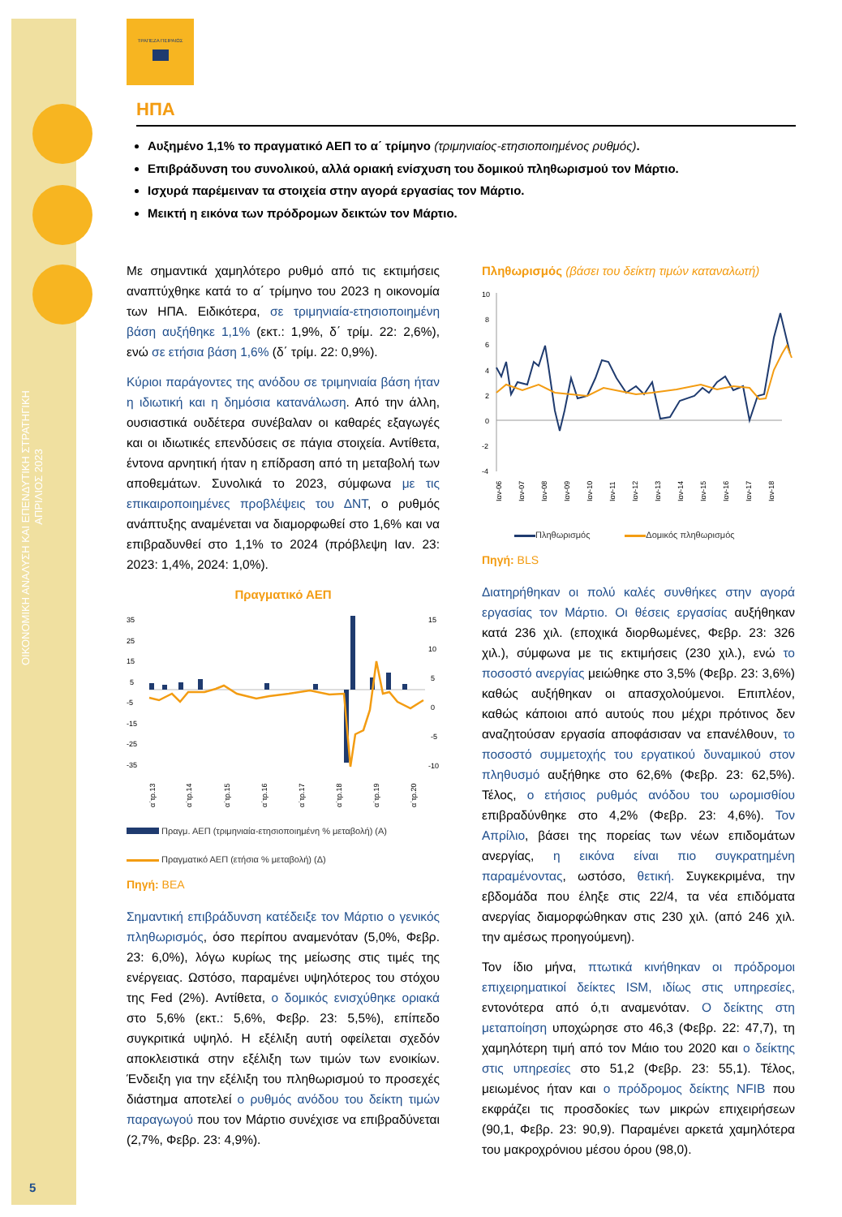ΟΙΚΟΝΟΜΙΚΗ ΑΝΑΛΥΣΗ ΚΑΙ ΕΠΕΝΔΥΤΙΚΗ ΣΤΡΑΤΗΓΙΚΗ
ΑΠΡΙΛΙΟΣ 2023
5
ΤΡΑΠΕΖΑ ΠΕΙΡΑΙΩΣ
ΗΠΑ
Αυξημένο 1,1% το πραγματικό ΑΕΠ το α΄ τρίμηνο (τριμηνιαίος-ετησιοποιημένος ρυθμός).
Επιβράδυνση του συνολικού, αλλά οριακή ενίσχυση του δομικού πληθωρισμού τον Μάρτιο.
Ισχυρά παρέμειναν τα στοιχεία στην αγορά εργασίας τον Μάρτιο.
Μεικτή η εικόνα των πρόδρομων δεικτών τον Μάρτιο.
Με σημαντικά χαμηλότερο ρυθμό από τις εκτιμήσεις αναπτύχθηκε κατά το α΄ τρίμηνο του 2023 η οικονομία των ΗΠΑ. Ειδικότερα, σε τριμηνιαία-ετησιοποιημένη βάση αυξήθηκε 1,1% (εκτ.: 1,9%, δ΄ τρίμ. 22: 2,6%), ενώ σε ετήσια βάση 1,6% (δ΄ τρίμ. 22: 0,9%).
Κύριοι παράγοντες της ανόδου σε τριμηνιαία βάση ήταν η ιδιωτική και η δημόσια κατανάλωση. Από την άλλη, ουσιαστικά ουδέτερα συνέβαλαν οι καθαρές εξαγωγές και οι ιδιωτικές επενδύσεις σε πάγια στοιχεία. Αντίθετα, έντονα αρνητική ήταν η επίδραση από τη μεταβολή των αποθεμάτων. Συνολικά το 2023, σύμφωνα με τις επικαιροποιημένες προβλέψεις του ΔΝΤ, ο ρυθμός ανάπτυξης αναμένεται να διαμορφωθεί στο 1,6% και να επιβραδυνθεί στο 1,1% το 2024 (πρόβλεψη Ιαν. 23: 2023: 1,4%, 2024: 1,0%).
Πραγματικό ΑΕΠ
35
25
15
5
-5
-15
-25
-35
15
10
5
0
-5
-10
α΄τρ.13
α΄τρ.14
α΄τρ.15
α΄τρ.16
α΄τρ.17
α΄τρ.18
α΄τρ.19
α΄τρ.20
Πραγμ. ΑΕΠ (τριμηνιαία-ετησιοποιημένη % μεταβολή) (Α)
Πραγματικό ΑΕΠ (ετήσια % μεταβολή) (Δ)
Πηγή: BEA
Σημαντική επιβράδυνση κατέδειξε τον Μάρτιο ο γενικός πληθωρισμός, όσο περίπου αναμενόταν (5,0%, Φεβρ. 23: 6,0%), λόγω κυρίως της μείωσης στις τιμές της ενέργειας. Ωστόσο, παραμένει υψηλότερος του στόχου της Fed (2%). Αντίθετα, ο δομικός ενισχύθηκε οριακά στο 5,6% (εκτ.: 5,6%, Φεβρ. 23: 5,5%), επίπεδο συγκριτικά υψηλό. Η εξέλιξη αυτή οφείλεται σχεδόν αποκλειστικά στην εξέλιξη των τιμών των ενοικίων. Ένδειξη για την εξέλιξη του πληθωρισμού το προσεχές διάστημα αποτελεί ο ρυθμός ανόδου του δείκτη τιμών παραγωγού που τον Μάρτιο συνέχισε να επιβραδύνεται (2,7%, Φεβρ. 23: 4,9%).
Πληθωρισμός (βάσει του δείκτη τιμών καταναλωτή)
10
8
6
4
2
0
-2
-4
Ιαν-06
Ιαν-07
Ιαν-08
Ιαν-09
Ιαν-10
Ιαν-11
Ιαν-12
Ιαν-13
Ιαν-14
Ιαν-15
Ιαν-16
Ιαν-17
Ιαν-18
Πληθωρισμός Δομικός πληθωρισμός
Πηγή: BLS
Διατηρήθηκαν οι πολύ καλές συνθήκες στην αγορά εργασίας τον Μάρτιο. Οι θέσεις εργασίας αυξήθηκαν κατά 236 χιλ. (εποχικά διορθωμένες, Φεβρ. 23: 326 χιλ.), σύμφωνα με τις εκτιμήσεις (230 χιλ.), ενώ το ποσοστό ανεργίας μειώθηκε στο 3,5% (Φεβρ. 23: 3,6%) καθώς αυξήθηκαν οι απασχολούμενοι. Επιπλέον, καθώς κάποιοι από αυτούς που μέχρι πρότινος δεν αναζητούσαν εργασία αποφάσισαν να επανέλθουν, το ποσοστό συμμετοχής του εργατικού δυναμικού στον πληθυσμό αυξήθηκε στο 62,6% (Φεβρ. 23: 62,5%). Τέλος, ο ετήσιος ρυθμός ανόδου του ωρομισθίου επιβραδύνθηκε στο 4,2% (Φεβρ. 23: 4,6%). Τον Απρίλιο, βάσει της πορείας των νέων επιδομάτων ανεργίας, η εικόνα είναι πιο συγκρατημένη παραμένοντας, ωστόσο, θετική. Συγκεκριμένα, την εβδομάδα που έληξε στις 22/4, τα νέα επιδόματα ανεργίας διαμορφώθηκαν στις 230 χιλ. (από 246 χιλ. την αμέσως προηγούμενη).
Τον ίδιο μήνα, πτωτικά κινήθηκαν οι πρόδρομοι επιχειρηματικοί δείκτες ISM, ιδίως στις υπηρεσίες, εντονότερα από ό,τι αναμενόταν. Ο δείκτης στη μεταποίηση υποχώρησε στο 46,3 (Φεβρ. 22: 47,7), τη χαμηλότερη τιμή από τον Μάιο του 2020 και ο δείκτης στις υπηρεσίες στο 51,2 (Φεβρ. 23: 55,1). Τέλος, μειωμένος ήταν και ο πρόδρομος δείκτης NFIB που εκφράζει τις προσδοκίες των μικρών επιχειρήσεων (90,1, Φεβρ. 23: 90,9). Παραμένει αρκετά χαμηλότερα του μακροχρόνιου μέσου όρου (98,0).